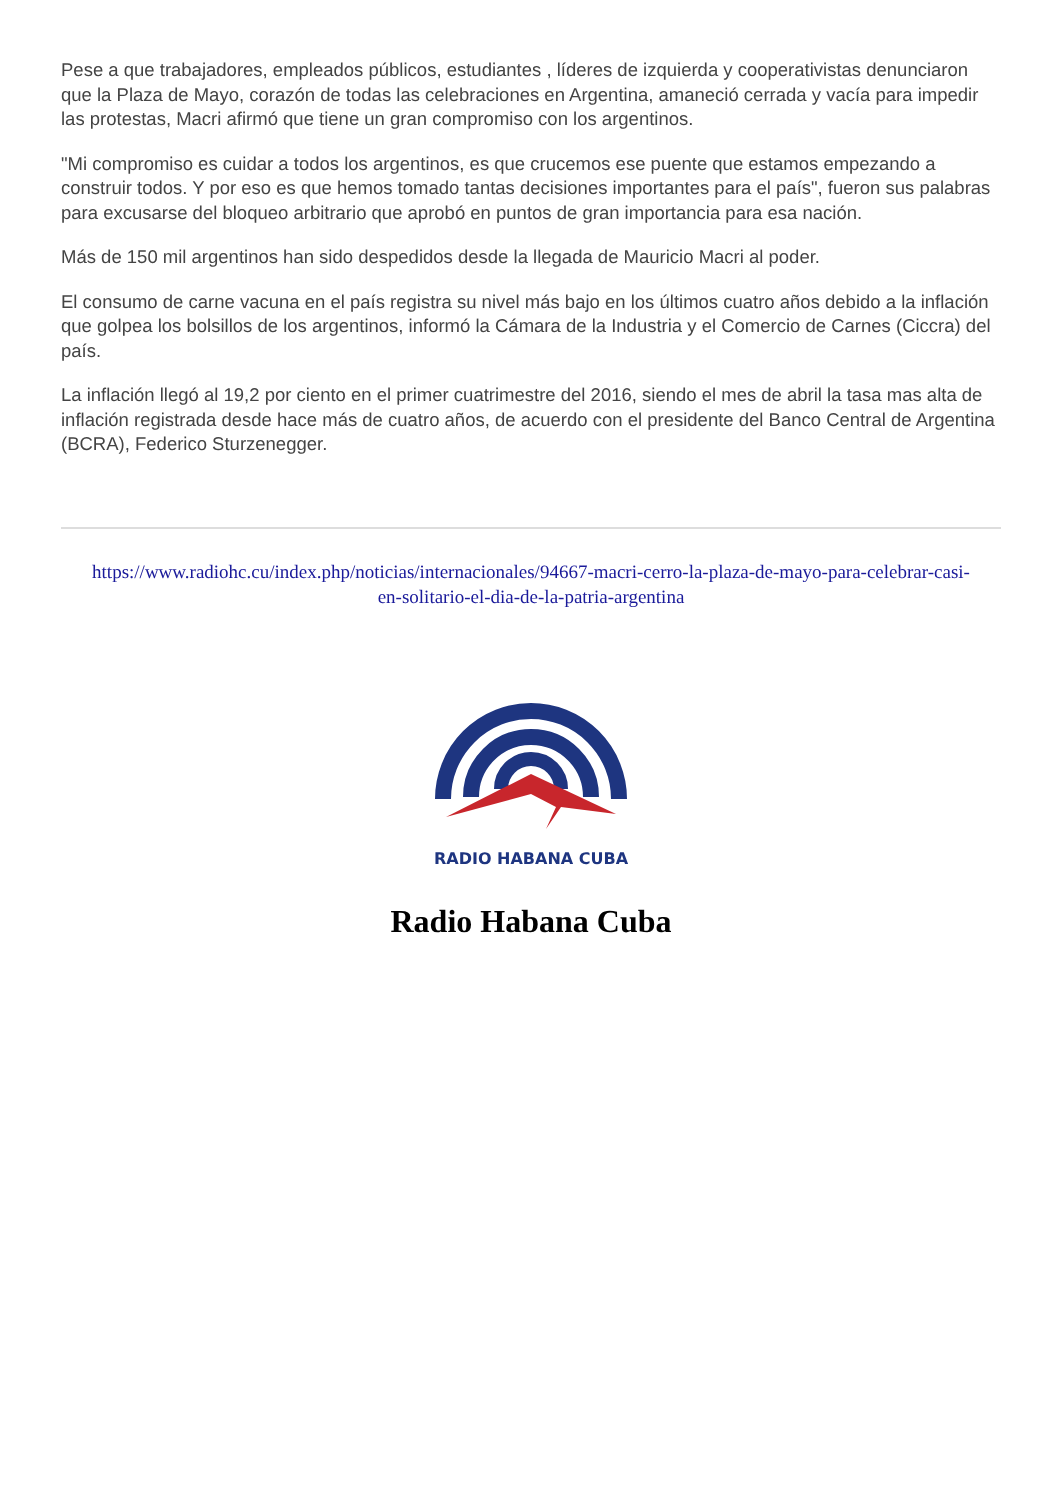Pese a que trabajadores, empleados públicos, estudiantes , líderes de izquierda y cooperativistas denunciaron que la Plaza de Mayo, corazón de todas las celebraciones en Argentina, amaneció cerrada y vacía para impedir las protestas, Macri afirmó que tiene un gran compromiso con los argentinos.
"Mi compromiso es cuidar a todos los argentinos, es que crucemos ese puente que estamos empezando a construir todos. Y por eso es que hemos tomado tantas decisiones importantes para el país", fueron sus palabras para excusarse del bloqueo arbitrario que aprobó en puntos de gran importancia para esa nación.
Más de 150 mil argentinos han sido despedidos desde la llegada de Mauricio Macri al poder.
El consumo de carne vacuna en el país registra su nivel más bajo en los últimos cuatro años debido a la inflación que golpea los bolsillos de los argentinos, informó la Cámara de la Industria y el Comercio de Carnes (Ciccra) del país.
La inflación llegó al 19,2 por ciento en el primer cuatrimestre del 2016, siendo el mes de abril la tasa mas alta de inflación registrada desde hace más de cuatro años, de acuerdo con el presidente del Banco Central de Argentina (BCRA), Federico Sturzenegger.
https://www.radiohc.cu/index.php/noticias/internacionales/94667-macri-cerro-la-plaza-de-mayo-para-celebrar-casi-en-solitario-el-dia-de-la-patria-argentina
RADIO HABANA CUBA
Radio Habana Cuba